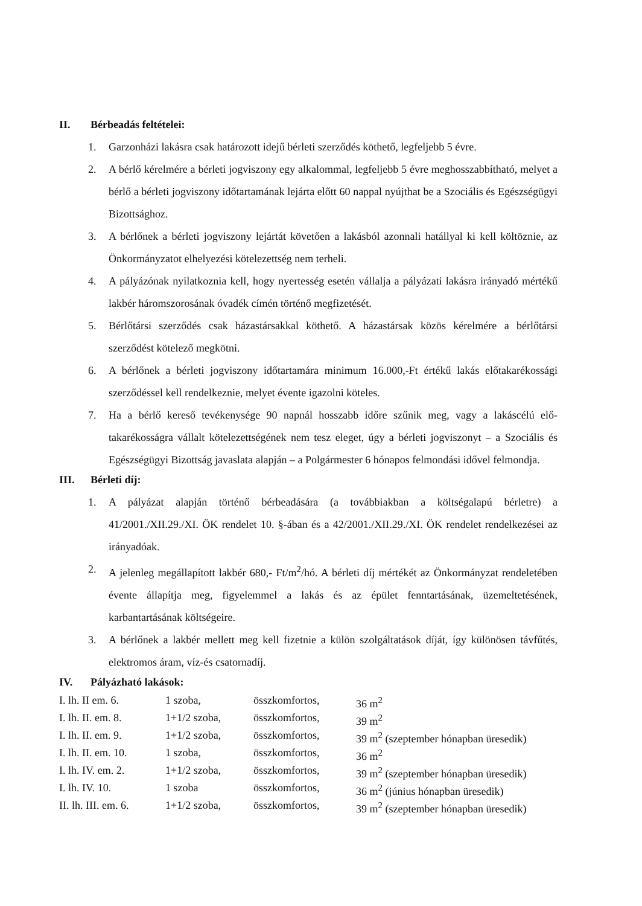II. Bérbeadás feltételei:
1. Garzonházi lakásra csak határozott idejű bérleti szerződés köthető, legfeljebb 5 évre.
2. A bérlő kérelmére a bérleti jogviszony egy alkalommal, legfeljebb 5 évre meghosszabbítható, melyet a bérlő a bérleti jogviszony időtartamának lejárta előtt 60 nappal nyújthat be a Szociális és Egészségügyi Bizottsághoz.
3. A bérlőnek a bérleti jogviszony lejártát követően a lakásból azonnali hatállyal ki kell költöznie, az Önkormányzatot elhelyezési kötelezettség nem terheli.
4. A pályázónak nyilatkoznia kell, hogy nyertesség esetén vállalja a pályázati lakásra irányadó mértékű lakbér háromszorosának óvadék címén történő megfizetését.
5. Bérlőtársi szerződés csak házastársakkal köthető. A házastársak közös kérelmére a bérlőtársi szerződést kötelező megkötni.
6. A bérlőnek a bérleti jogviszony időtartamára minimum 16.000,-Ft értékű lakás előtakarékossági szerződéssel kell rendelkeznie, melyet évente igazolni köteles.
7. Ha a bérlő kereső tevékenysége 90 napnál hosszabb időre szűnik meg, vagy a lakáscélú elő-takarékosságra vállalt kötelezettségének nem tesz eleget, úgy a bérleti jogviszonyt – a Szociális és Egészségügyi Bizottság javaslata alapján – a Polgármester 6 hónapos felmondási idővel felmondja.
III. Bérleti díj:
1. A pályázat alapján történő bérbeadására (a továbbiakban a költségalapú bérletre) a 41/2001./XII.29./XI. ÖK rendelet 10. §-ában és a 42/2001./XII.29./XI. ÖK rendelet rendelkezései az irányadóak.
2. A jelenleg megállapított lakbér 680,- Ft/m<sup>2</sup>/hó. A bérleti díj mértékét az Önkormányzat rendeletében évente állapítja meg, figyelemmel a lakás és az épület fenntartásának, üzemeltetésének, karbantartásának költségeire.
3. A bérlőnek a lakbér mellett meg kell fizetnie a külön szolgáltatások díját, így különösen távfűtés, elektromos áram, víz-és csatornadíj.
IV. Pályázható lakások:
| I. lh. II em. 6. | 1 szoba, | összkomfortos, | 36 m<sup>2</sup> |
| I. lh. II. em. 8. | 1+1/2 szoba, | összkomfortos, | 39 m<sup>2</sup> |
| I. lh. II. em. 9. | 1+1/2 szoba, | összkomfortos, | 39 m<sup>2</sup> (szeptember hónapban üresedik) |
| I. lh. II. em. 10. | 1 szoba, | összkomfortos, | 36 m<sup>2</sup> |
| I. lh. IV. em. 2. | 1+1/2 szoba, | összkomfortos, | 39 m<sup>2</sup> (szeptember hónapban üresedik) |
| I. lh. IV. 10. | 1 szoba | összkomfortos, | 36 m<sup>2</sup> (június hónapban üresedik) |
| II. lh. III. em. 6. | 1+1/2 szoba, | összkomfortos, | 39 m<sup>2</sup> (szeptember hónapban üresedik) |